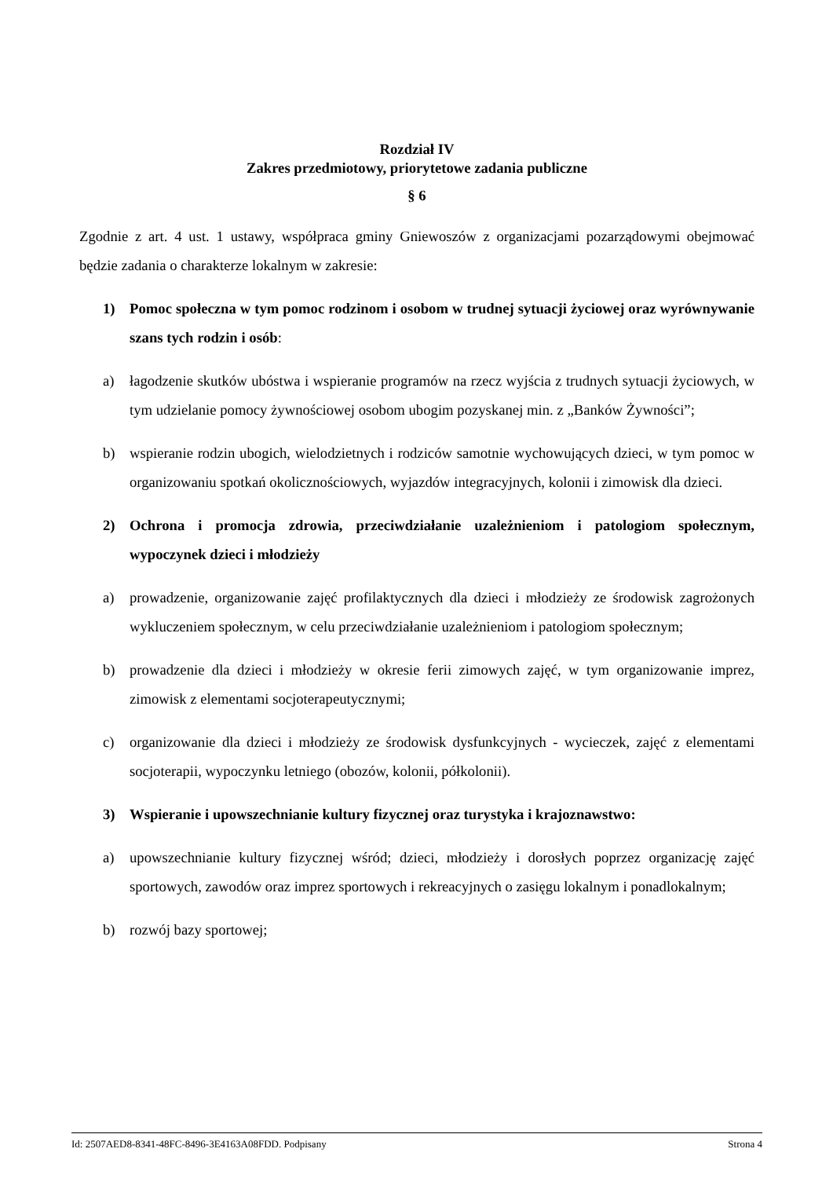Rozdział IV
Zakres przedmiotowy, priorytetowe zadania publiczne
§ 6
Zgodnie z art. 4 ust. 1 ustawy, współpraca gminy Gniewoszów z organizacjami pozarządowymi obejmować będzie zadania o charakterze lokalnym w zakresie:
1) Pomoc społeczna w tym pomoc rodzinom i osobom w trudnej sytuacji życiowej oraz wyrównywanie szans tych rodzin i osób:
a) łagodzenie skutków ubóstwa i wspieranie programów na rzecz wyjścia z trudnych sytuacji życiowych, w tym udzielanie pomocy żywnościowej osobom ubogim pozyskanej min. z „Banków Żywności”;
b) wspieranie rodzin ubogich, wielodzietnych i rodziców samotnie wychowujących dzieci, w tym pomoc w organizowaniu spotkań okolicznościowych, wyjazdów integracyjnych, kolonii i zimowisk dla dzieci.
2) Ochrona i promocja zdrowia, przeciwdziałanie uzależnieniom i patologiom społecznym, wypoczynek dzieci i młodzieży
a) prowadzenie, organizowanie zajęć profilaktycznych dla dzieci i młodzieży ze środowisk zagrożonych wykluczeniem społecznym, w celu przeciwdziałanie uzależnieniom i patologiom społecznym;
b) prowadzenie dla dzieci i młodzieży w okresie ferii zimowych zajęć, w tym organizowanie imprez, zimowisk z elementami socjoterapeutycznymi;
c) organizowanie dla dzieci i młodzieży ze środowisk dysfunkcyjnych - wycieczek, zajęć z elementami socjoterapii, wypoczynku letniego (obozów, kolonii, półkolonii).
3) Wspieranie i upowszechnianie kultury fizycznej oraz turystyka i krajoznawstwo:
a) upowszechnianie kultury fizycznej wśród; dzieci, młodzieży i dorosłych poprzez organizację zajęć sportowych, zawodów oraz imprez sportowych i rekreacyjnych o zasięgu lokalnym i ponadlokalnym;
b) rozwój bazy sportowej;
Id: 2507AED8-8341-48FC-8496-3E4163A08FDD. Podpisany Strona 4